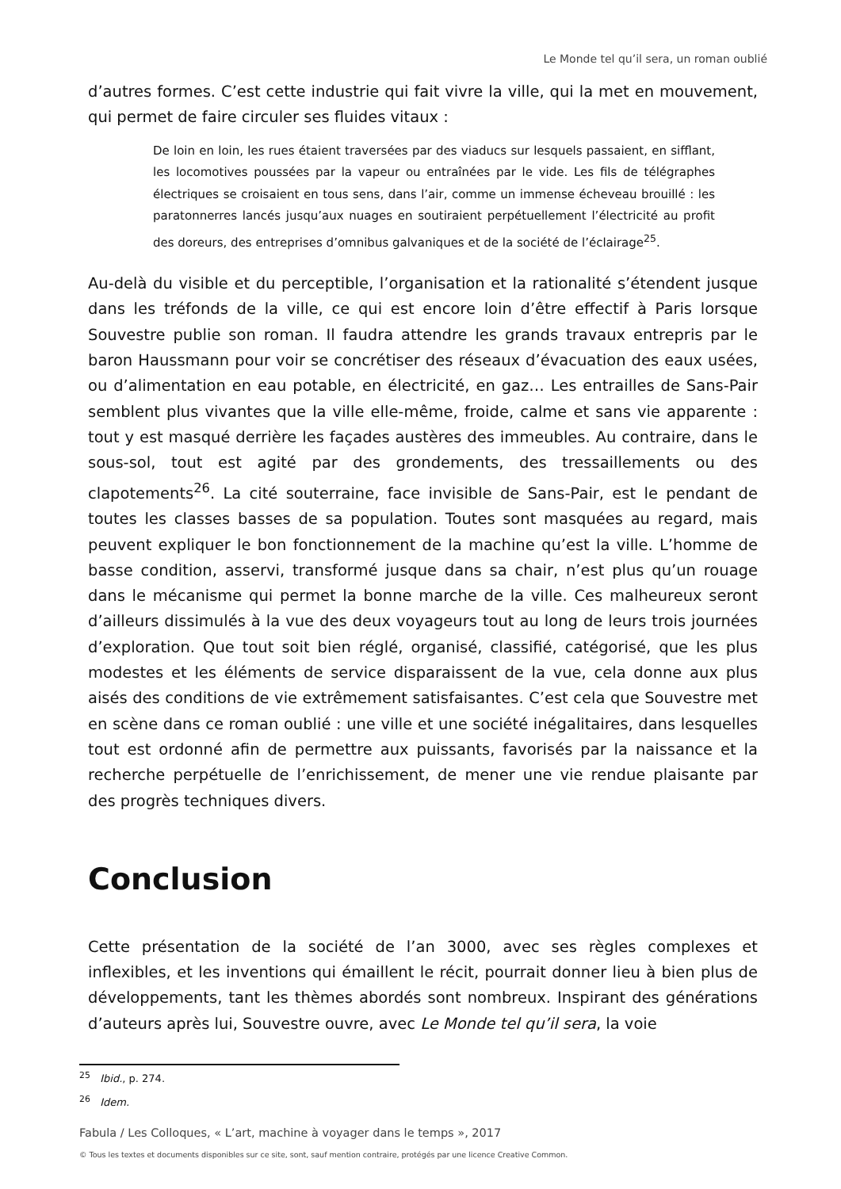Le Monde tel qu’il sera, un roman oublié
d’autres formes. C’est cette industrie qui fait vivre la ville, qui la met en mouvement, qui permet de faire circuler ses fluides vitaux :
De loin en loin, les rues étaient traversées par des viaducs sur lesquels passaient, en sifflant, les locomotives poussées par la vapeur ou entraînées par le vide. Les fils de télégraphes électriques se croisaient en tous sens, dans l’air, comme un immense écheveau brouillé : les paratonnerres lancés jusqu’aux nuages en soutiraient perpétuellement l’électricité au profit des doreurs, des entreprises d’omnibus galvaniques et de la société de l’éclairage<sup>25</sup>.
Au-delà du visible et du perceptible, l’organisation et la rationalité s’étendent jusque dans les tréfonds de la ville, ce qui est encore loin d’être effectif à Paris lorsque Souvestre publie son roman. Il faudra attendre les grands travaux entrepris par le baron Haussmann pour voir se concrétiser des réseaux d’évacuation des eaux usées, ou d’alimentation en eau potable, en électricité, en gaz… Les entrailles de Sans-Pair semblent plus vivantes que la ville elle-même, froide, calme et sans vie apparente : tout y est masqué derrière les façades austères des immeubles. Au contraire, dans le sous-sol, tout est agité par des grondements, des tressaillements ou des clapotements<sup>26</sup>. La cité souterraine, face invisible de Sans-Pair, est le pendant de toutes les classes basses de sa population. Toutes sont masquées au regard, mais peuvent expliquer le bon fonctionnement de la machine qu’est la ville. L’homme de basse condition, asservi, transformé jusque dans sa chair, n’est plus qu’un rouage dans le mécanisme qui permet la bonne marche de la ville. Ces malheureux seront d’ailleurs dissimulés à la vue des deux voyageurs tout au long de leurs trois journées d’exploration. Que tout soit bien réglé, organisé, classifié, catégorisé, que les plus modestes et les éléments de service disparaissent de la vue, cela donne aux plus aisés des conditions de vie extrêmement satisfaisantes. C’est cela que Souvestre met en scène dans ce roman oublié : une ville et une société inégalitaires, dans lesquelles tout est ordonné afin de permettre aux puissants, favorisés par la naissance et la recherche perpétuelle de l’enrichissement, de mener une vie rendue plaisante par des progrès techniques divers.
Conclusion
Cette présentation de la société de l’an 3000, avec ses règles complexes et inflexibles, et les inventions qui émaillent le récit, pourrait donner lieu à bien plus de développements, tant les thèmes abordés sont nombreux. Inspirant des générations d’auteurs après lui, Souvestre ouvre, avec Le Monde tel qu’il sera, la voie
<sup>25</sup> Ibid., p. 274.
<sup>26</sup> Idem.
Fabula / Les Colloques, « L’art, machine à voyager dans le temps », 2017
© Tous les textes et documents disponibles sur ce site, sont, sauf mention contraire, protégés par une licence Creative Common.